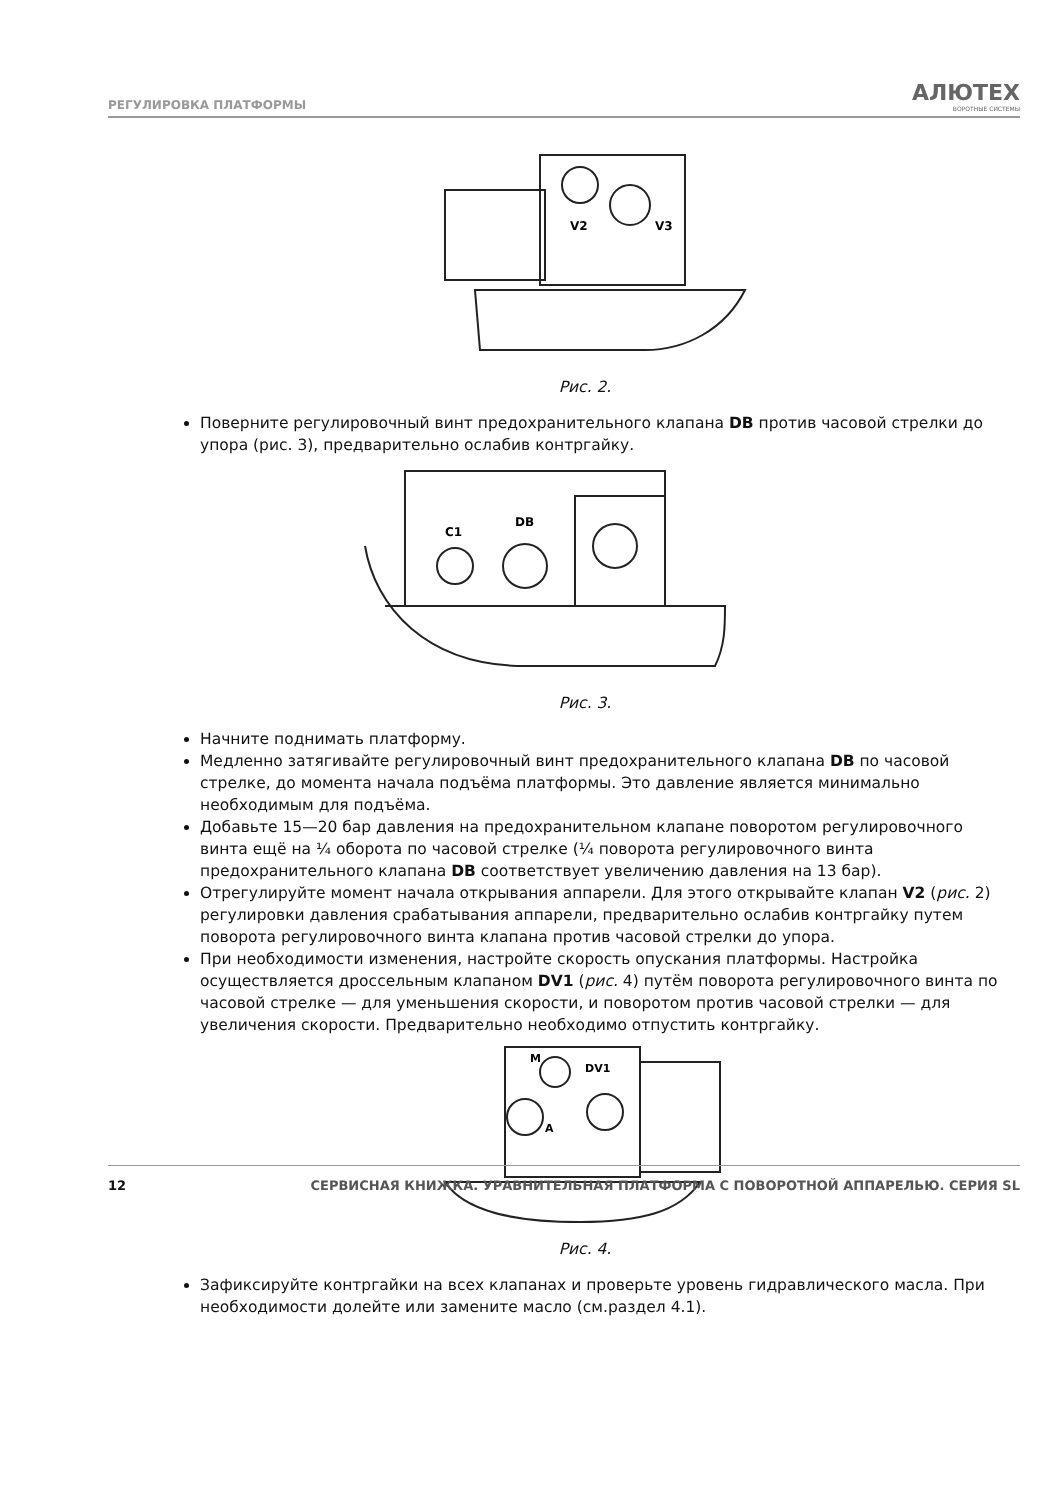РЕГУЛИРОВКА ПЛАТФОРМЫ АЛЮТЕХ
ВОРОТНЫЕ СИСТЕМЫ
V2
V3
Рис. 2.
Поверните регулировочный винт предохранительного клапана DB против часовой стрелки до упора (рис. 3), предварительно ослабив контргайку.
C1
DB
Рис. 3.
Начните поднимать платформу.
Медленно затягивайте регулировочный винт предохранительного клапана DB по часовой стрелке, до момента начала подъёма платформы. Это давление является минимально необходимым для подъёма.
Добавьте 15—20 бар давления на предохранительном клапане поворотом регулировочного винта ещё на ¼ оборота по часовой стрелке (¼ поворота регулировочного винта предохранительного клапана DB соответствует увеличению давления на 13 бар).
Отрегулируйте момент начала открывания аппарели. Для этого открывайте клапан V2 (рис. 2) регулировки давления срабатывания аппарели, предварительно ослабив контргайку путем поворота регулировочного винта клапана против часовой стрелки до упора.
При необходимости изменения, настройте скорость опускания платформы. Настройка осуществляется дроссельным клапаном DV1 (рис. 4) путём поворота регулировочного винта по часовой стрелке — для уменьшения скорости, и поворотом против часовой стрелки — для увеличения скорости. Предварительно необходимо отпустить контргайку.
M
DV1
A
Рис. 4.
Зафиксируйте контргайки на всех клапанах и проверьте уровень гидравлического масла. При необходимости долейте или замените масло (см.раздел 4.1).
12 СЕРВИСНАЯ КНИЖКА. УРАВНИТЕЛЬНАЯ ПЛАТФОРМА С ПОВОРОТНОЙ АППАРЕЛЬЮ. СЕРИЯ SL